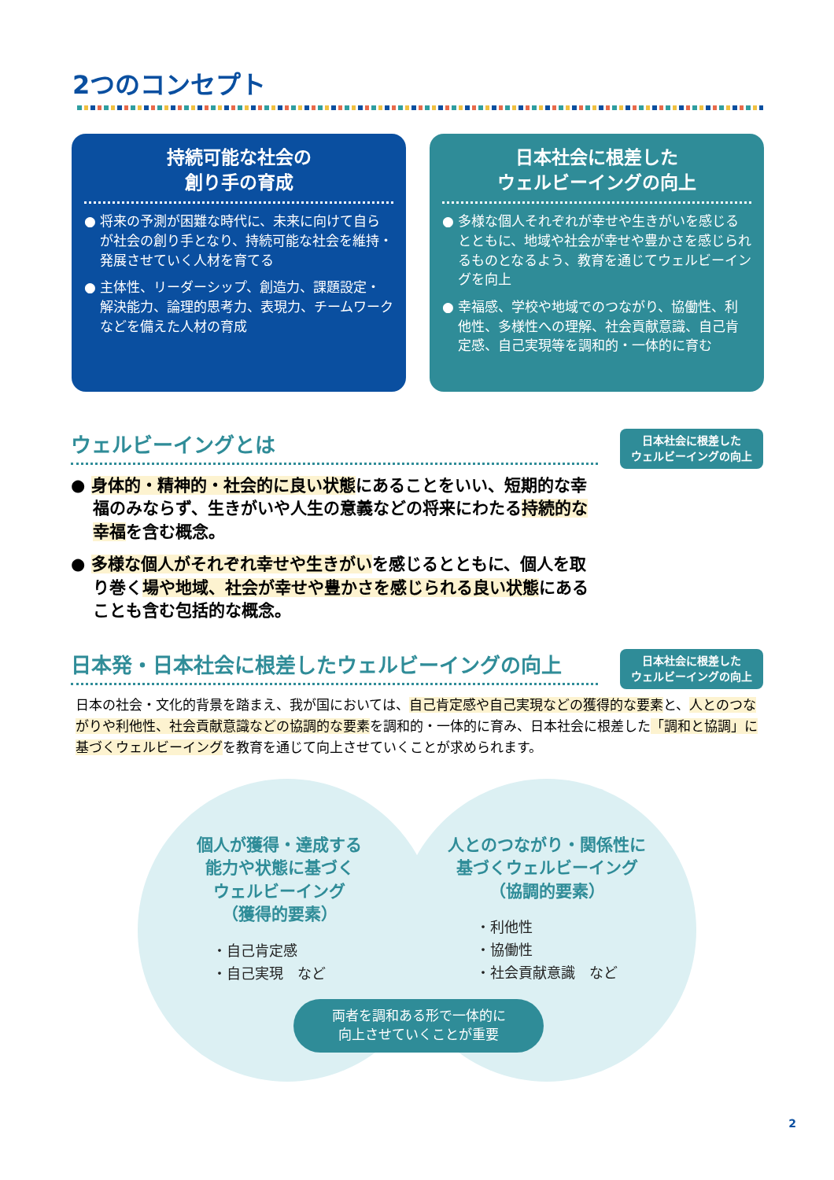2つのコンセプト
持続可能な社会の
創り手の育成
● 将来の予測が困難な時代に、未来に向けて自らが社会の創り手となり、持続可能な社会を維持・発展させていく人材を育てる
● 主体性、リーダーシップ、創造力、課題設定・解決能力、論理的思考力、表現力、チームワークなどを備えた人材の育成
日本社会に根差した
ウェルビーイングの向上
● 多様な個人それぞれが幸せや生きがいを感じるとともに、地域や社会が幸せや豊かさを感じられるものとなるよう、教育を通じてウェルビーイングを向上
● 幸福感、学校や地域でのつながり、協働性、利他性、多様性への理解、社会貢献意識、自己肯定感、自己実現等を調和的・一体的に育む
ウェルビーイングとは
日本社会に根差した
ウェルビーイングの向上
● 身体的・精神的・社会的に良い状態にあることをいい、短期的な幸福のみならず、生きがいや人生の意義などの将来にわたる持続的な幸福を含む概念。
● 多様な個人がそれぞれ幸せや生きがいを感じるとともに、個人を取り巻く場や地域、社会が幸せや豊かさを感じられる良い状態にあることも含む包括的な概念。
日本発・日本社会に根差したウェルビーイングの向上
日本社会に根差した
ウェルビーイングの向上
日本の社会・文化的背景を踏まえ、我が国においては、自己肯定感や自己実現などの獲得的な要素と、人とのつながりや利他性、社会貢献意識などの協調的な要素を調和的・一体的に育み、日本社会に根差した「調和と協調」に基づくウェルビーイングを教育を通じて向上させていくことが求められます。
個人が獲得・達成する
能力や状態に基づく
ウェルビーイング
（獲得的要素）
・自己肯定感
・自己実現　など
人とのつながり・関係性に
基づくウェルビーイング
（協調的要素）
・利他性
・協働性
・社会貢献意識　など
両者を調和ある形で一体的に
向上させていくことが重要
2